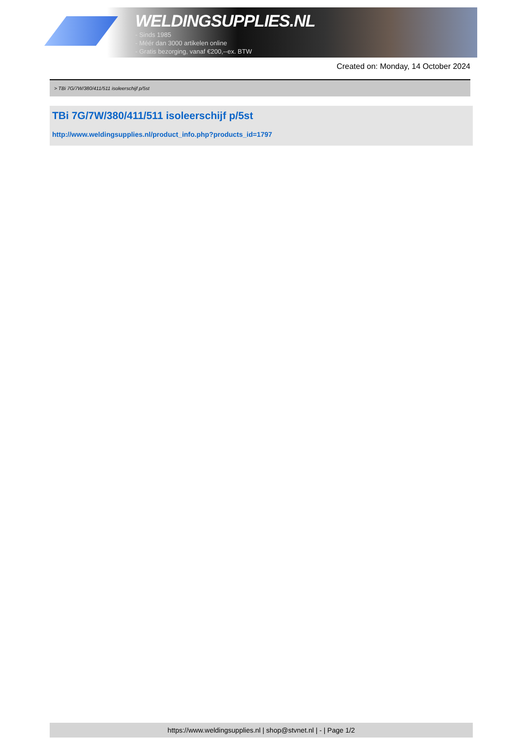WELDINGSUPPLIES.NL
- Sinds 1985
- Méér dan 3000 artikelen online
- Gratis bezorging, vanaf €200,--ex. BTW
Created on: Monday, 14 October 2024
> TBi 7G/7W/380/411/511 isoleerschijf p/5st
TBi 7G/7W/380/411/511 isoleerschijf p/5st
http://www.weldingsupplies.nl/product_info.php?products_id=1797
https://www.weldingsupplies.nl | shop@stvnet.nl | - | Page 1/2